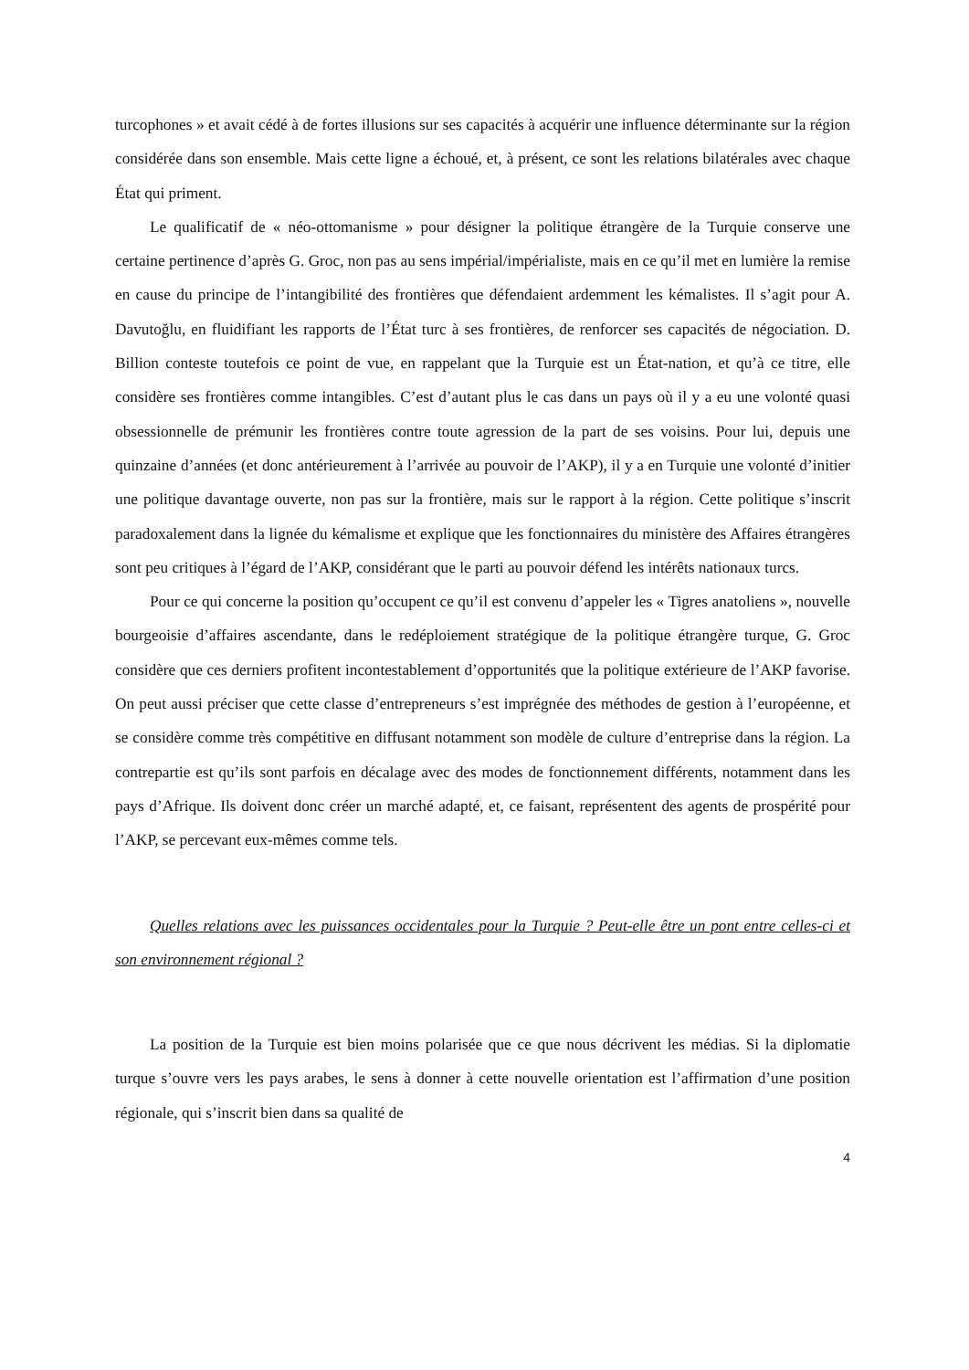turcophones » et avait cédé à de fortes illusions sur ses capacités à acquérir une influence déterminante sur la région considérée dans son ensemble. Mais cette ligne a échoué, et, à présent, ce sont les relations bilatérales avec chaque État qui priment.
Le qualificatif de « néo-ottomanisme » pour désigner la politique étrangère de la Turquie conserve une certaine pertinence d’après G. Groc, non pas au sens impérial/impérialiste, mais en ce qu’il met en lumière la remise en cause du principe de l’intangibilité des frontières que défendaient ardemment les kémalistes. Il s’agit pour A. Davutoğlu, en fluidifiant les rapports de l’État turc à ses frontières, de renforcer ses capacités de négociation. D. Billion conteste toutefois ce point de vue, en rappelant que la Turquie est un État-nation, et qu’à ce titre, elle considère ses frontières comme intangibles. C’est d’autant plus le cas dans un pays où il y a eu une volonté quasi obsessionnelle de prémunir les frontières contre toute agression de la part de ses voisins. Pour lui, depuis une quinzaine d’années (et donc antérieurement à l’arrivée au pouvoir de l’AKP), il y a en Turquie une volonté d’initier une politique davantage ouverte, non pas sur la frontière, mais sur le rapport à la région. Cette politique s’inscrit paradoxalement dans la lignée du kémalisme et explique que les fonctionnaires du ministère des Affaires étrangères sont peu critiques à l’égard de l’AKP, considérant que le parti au pouvoir défend les intérêts nationaux turcs.
Pour ce qui concerne la position qu’occupent ce qu’il est convenu d’appeler les « Tigres anatoliens », nouvelle bourgeoisie d’affaires ascendante, dans le redéploiement stratégique de la politique étrangère turque, G. Groc considère que ces derniers profitent incontestablement d’opportunités que la politique extérieure de l’AKP favorise. On peut aussi préciser que cette classe d’entrepreneurs s’est imprégnée des méthodes de gestion à l’européenne, et se considère comme très compétitive en diffusant notamment son modèle de culture d’entreprise dans la région. La contrepartie est qu’ils sont parfois en décalage avec des modes de fonctionnement différents, notamment dans les pays d’Afrique. Ils doivent donc créer un marché adapté, et, ce faisant, représentent des agents de prospérité pour l’AKP, se percevant eux-mêmes comme tels.
Quelles relations avec les puissances occidentales pour la Turquie ? Peut-elle être un pont entre celles-ci et son environnement régional ?
La position de la Turquie est bien moins polarisée que ce que nous décrivent les médias. Si la diplomatie turque s’ouvre vers les pays arabes, le sens à donner à cette nouvelle orientation est l’affirmation d’une position régionale, qui s’inscrit bien dans sa qualité de
4